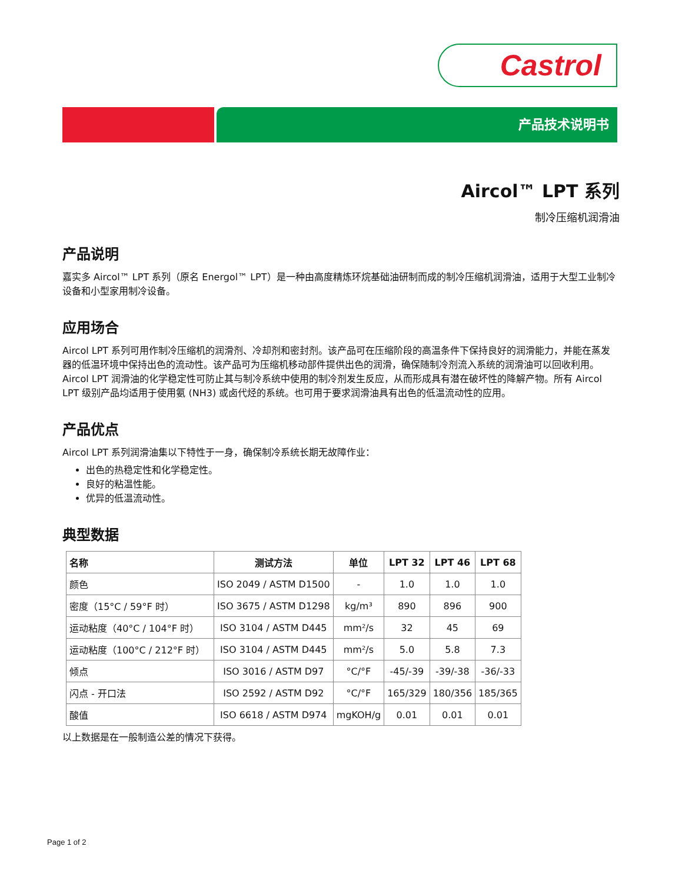Castrol
产品技术说明书
Aircol™ LPT 系列
制冷压缩机润滑油
产品说明
嘉实多 Aircol™ LPT 系列（原名 Energol™ LPT）是一种由高度精炼环烷基础油研制而成的制冷压缩机润滑油，适用于大型工业制冷设备和小型家用制冷设备。
应用场合
Aircol LPT 系列可用作制冷压缩机的润滑剂、冷却剂和密封剂。该产品可在压缩阶段的高温条件下保持良好的润滑能力，并能在蒸发器的低温环境中保持出色的流动性。该产品可为压缩机移动部件提供出色的润滑，确保随制冷剂流入系统的润滑油可以回收利用。
Aircol LPT 润滑油的化学稳定性可防止其与制冷系统中使用的制冷剂发生反应，从而形成具有潜在破坏性的降解产物。所有 Aircol LPT 级别产品均适用于使用氨 (NH3) 或卤代烃的系统。也可用于要求润滑油具有出色的低温流动性的应用。
产品优点
Aircol LPT 系列润滑油集以下特性于一身，确保制冷系统长期无故障作业：
出色的热稳定性和化学稳定性。
良好的粘温性能。
优异的低温流动性。
典型数据
| 名称 | 测试方法 | 单位 | LPT 32 | LPT 46 | LPT 68 |
| --- | --- | --- | --- | --- | --- |
| 颜色 | ISO 2049 / ASTM D1500 | - | 1.0 | 1.0 | 1.0 |
| 密度（15°C / 59°F 时） | ISO 3675 / ASTM D1298 | kg/m³ | 890 | 896 | 900 |
| 运动粘度（40°C / 104°F 时） | ISO 3104 / ASTM D445 | mm²/s | 32 | 45 | 69 |
| 运动粘度（100°C / 212°F 时） | ISO 3104 / ASTM D445 | mm²/s | 5.0 | 5.8 | 7.3 |
| 倾点 | ISO 3016 / ASTM D97 | °C/°F | -45/-39 | -39/-38 | -36/-33 |
| 闪点 - 开口法 | ISO 2592 / ASTM D92 | °C/°F | 165/329 | 180/356 | 185/365 |
| 酸值 | ISO 6618 / ASTM D974 | mgKOH/g | 0.01 | 0.01 | 0.01 |
以上数据是在一般制造公差的情况下获得。
Page 1 of 2